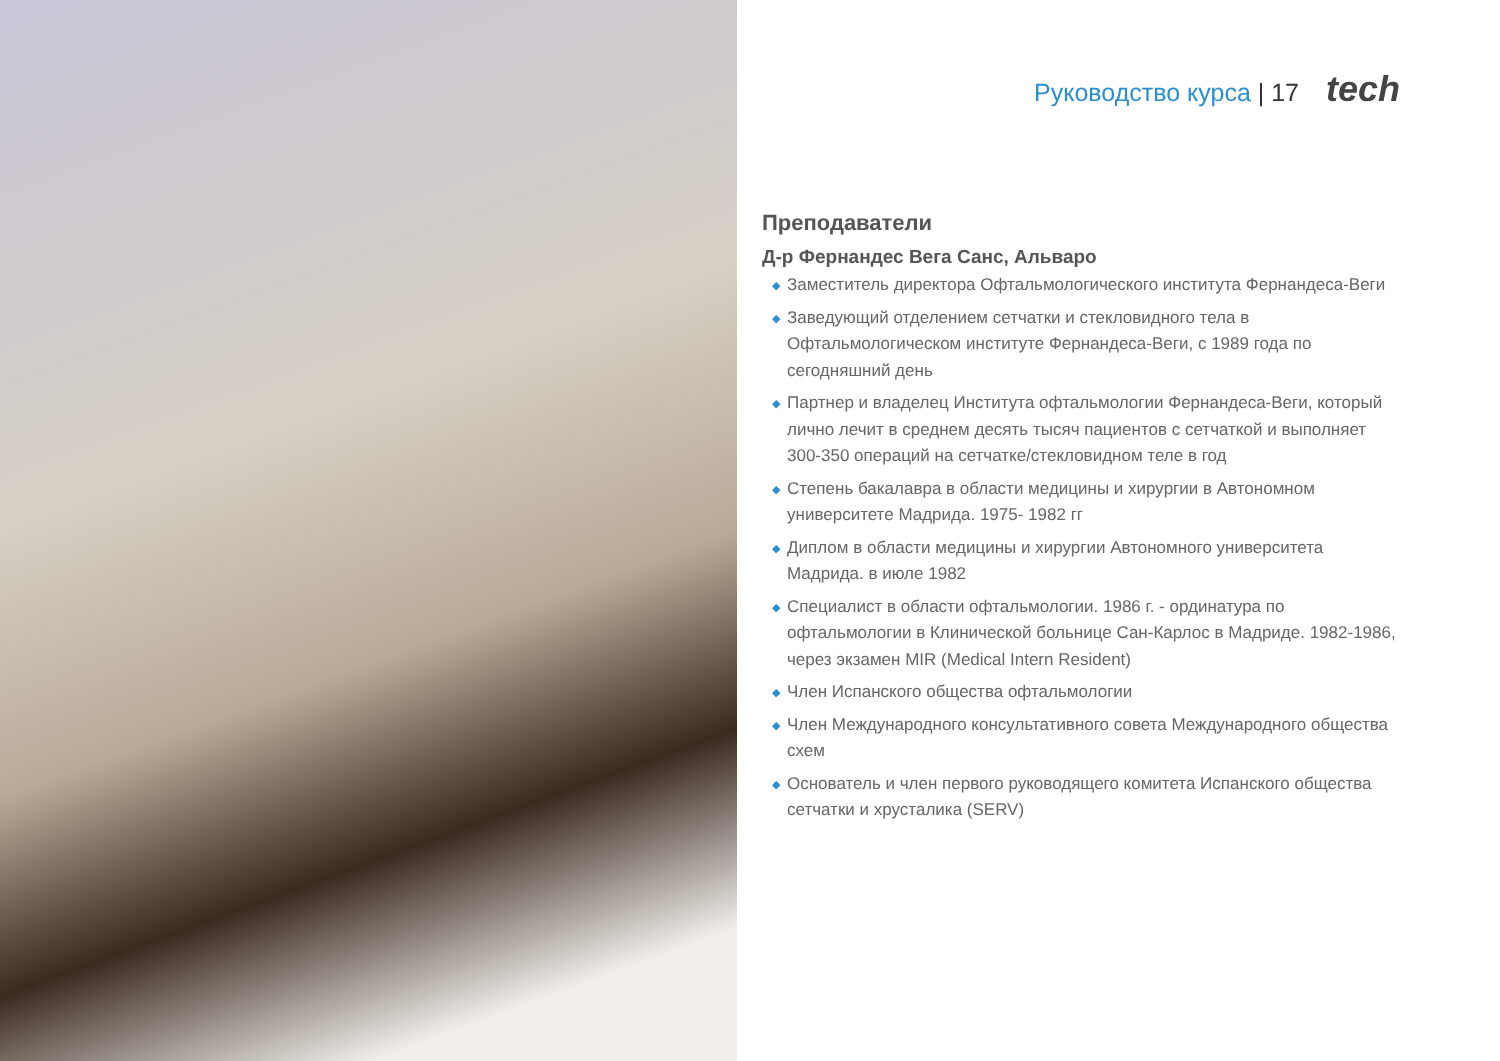Руководство курса | 17 tech
Преподаватели
Д-р Фернандес Вега Санс, Альваро
◆ Заместитель директора Офтальмологического института Фернандеса-Веги
◆ Заведующий отделением сетчатки и стекловидного тела в Офтальмологическом институте Фернандеса-Веги, с 1989 года по сегодняшний день
◆ Партнер и владелец Института офтальмологии Фернандеса-Веги, который лично лечит в среднем десять тысяч пациентов с сетчаткой и выполняет 300-350 операций на сетчатке/стекловидном теле в год
◆ Степень бакалавра в области медицины и хирургии в Автономном университете Мадрида. 1975- 1982 гг
◆ Диплом в области медицины и хирургии Автономного университета Мадрида. в июле 1982
◆ Специалист в области офтальмологии. 1986 г. - ординатура по офтальмологии в Клинической больнице Сан-Карлос в Мадриде. 1982-1986, через экзамен MIR (Medical Intern Resident)
◆ Член Испанского общества офтальмологии
◆ Член Международного консультативного совета Международного общества схем
◆ Основатель и член первого руководящего комитета Испанского общества сетчатки и хрусталика (SERV)